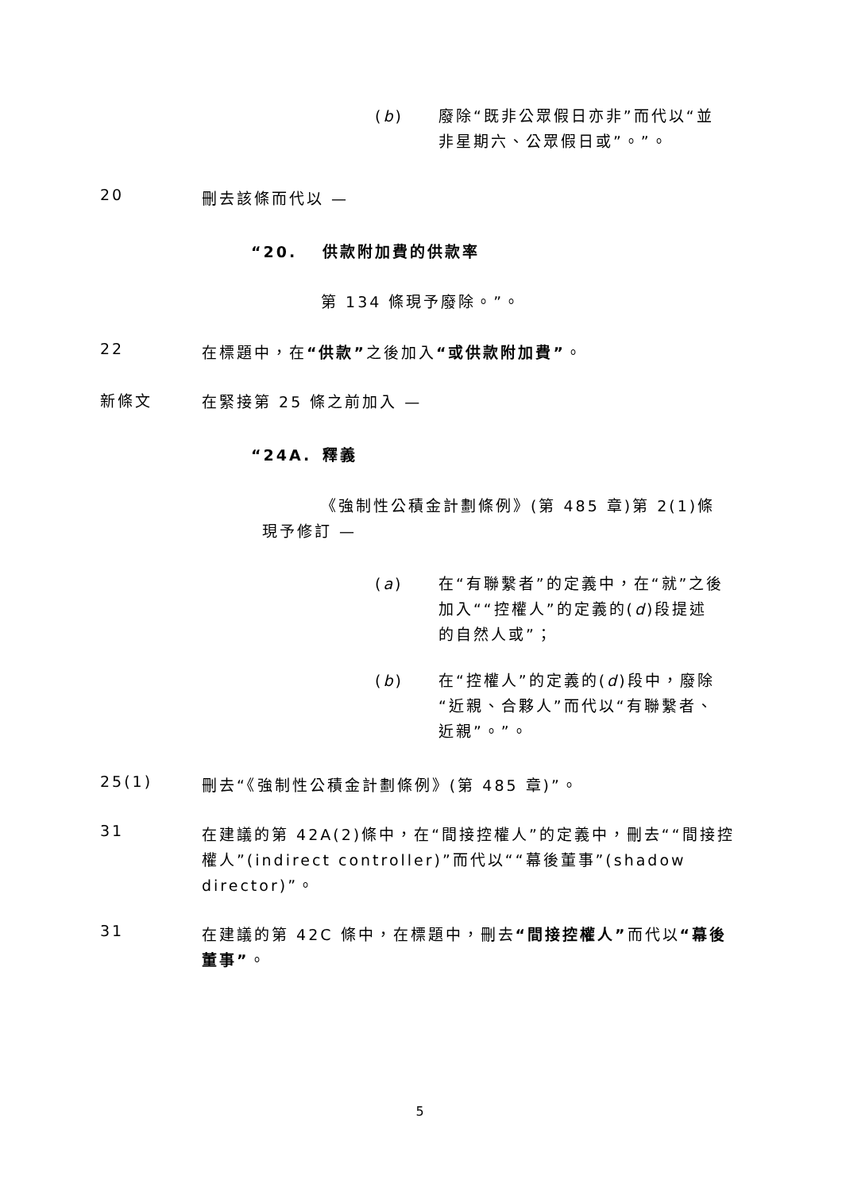(b) 廢除“既非公眾假日亦非”而代以“並非星期六、公眾假日或”。”。
20
刪去該條而代以 —
“20. 供款附加費的供款率
第 134 條現予廢除。”。
22
在標題中，在“供款”之後加入“或供款附加費”。
新條文
在緊接第 25 條之前加入 —
“24A. 釋義
《強制性公積金計劃條例》(第 485 章)第 2(1)條現予修訂 —
(a) 在“有聯繫者”的定義中，在“就”之後加入““控權人”的定義的(d)段提述的自然人或”；
(b) 在“控權人”的定義的(d)段中，廢除“近親、合夥人”而代以“有聯繫者、近親”。”。
25(1)
刪去“《強制性公積金計劃條例》(第 485 章)”。
31
在建議的第 42A(2)條中，在“間接控權人”的定義中，刪去““間接控權人”(indirect controller)”而代以““幕後董事”(shadow director)”。
31
在建議的第 42C 條中，在標題中，刪去“間接控權人”而代以“幕後董事”。
5